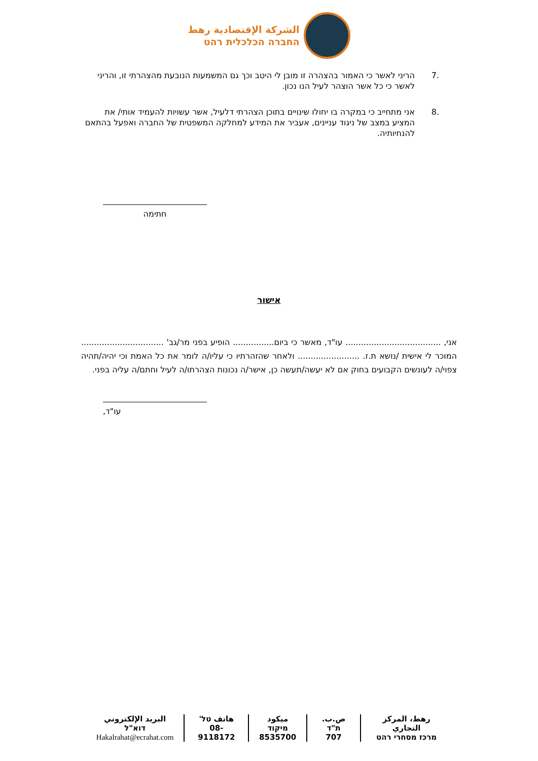الشركة الإقتصادية رهط
החברה הכלכלית רהט
.7 הריני לאשר כי האמור בהצהרה זו מובן לי היטב וכך גם המשמעות הנובעת מהצהרתי זו, והריני לאשר כי כל אשר הוצהר לעיל הנו נכון.
.8 אני מתחייב כי במקרה בו יחולו שינויים בתוכן הצהרתי דלעיל, אשר עשויות להעמיד אותי/ את המציע במצב של ניגוד עניינים, אעביר את המידע למחלקה המשפטית של החברה ואפעל בהתאם להנחיותיה.
חתימה
אישור
אני, ..................................... עו"ד, מאשר כי ביום................ הופיע בפני מר/גב' ................................ המוכר לי אישית /נושא ת.ז. ........................ ולאחר שהזהרתיו כי עליו/ה לומר את כל האמת וכי יהיה/תהיה צפוי/ה לעונשים הקבועים בחוק אם לא יעשה/תעשה כן, אישר/ה נכונות הצהרתו/ה לעיל וחתם/ה עליה בפני.
עו"ד,
رهط، المركز التجاري
מרכז מסחרי רהט
ص.ب. ת"ד
707
ميكود מיקוד
8535700
هاتف טל'
08-9118172
البريد الإلكتروني דוא"ל
Hakalrahat@ecrahat.com